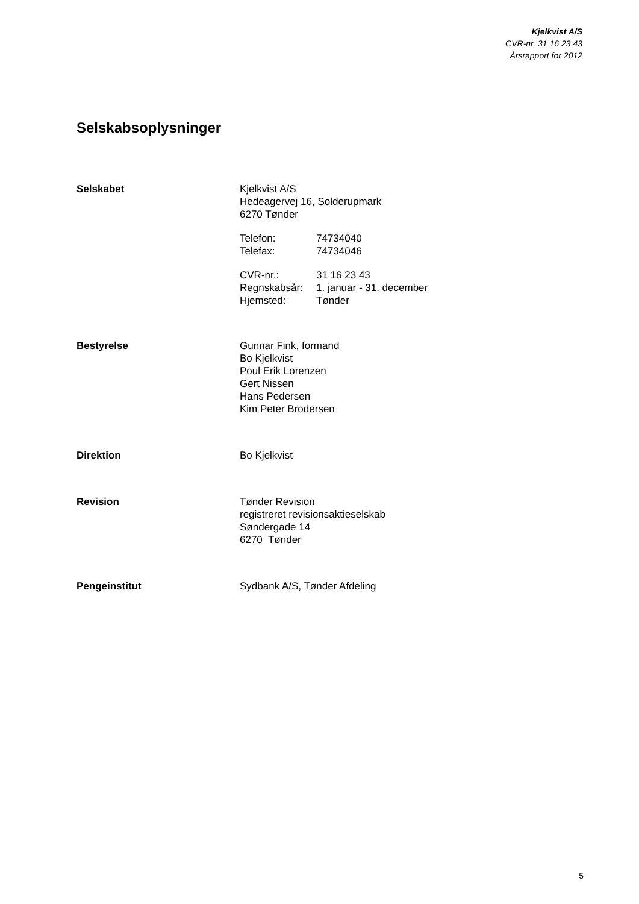Kjelkvist A/S
CVR-nr. 31 16 23 43
Årsrapport for 2012
Selskabsoplysninger
Selskabet Kjelkvist A/S
Hedeagervej 16, Solderupmark
6270 Tønder
| Telefon: | 74734040 |
| Telefax: | 74734046 |
| CVR-nr.: | 31 16 23 43 |
| Regnskabsår: | 1. januar - 31. december |
| Hjemsted: | Tønder |
Bestyrelse Gunnar Fink, formand
Bo Kjelkvist
Poul Erik Lorenzen
Gert Nissen
Hans Pedersen
Kim Peter Brodersen
Direktion Bo Kjelkvist
Revision Tønder Revision
registreret revisionsaktieselskab
Søndergade 14
6270 Tønder
Pengeinstitut Sydbank A/S, Tønder Afdeling
5